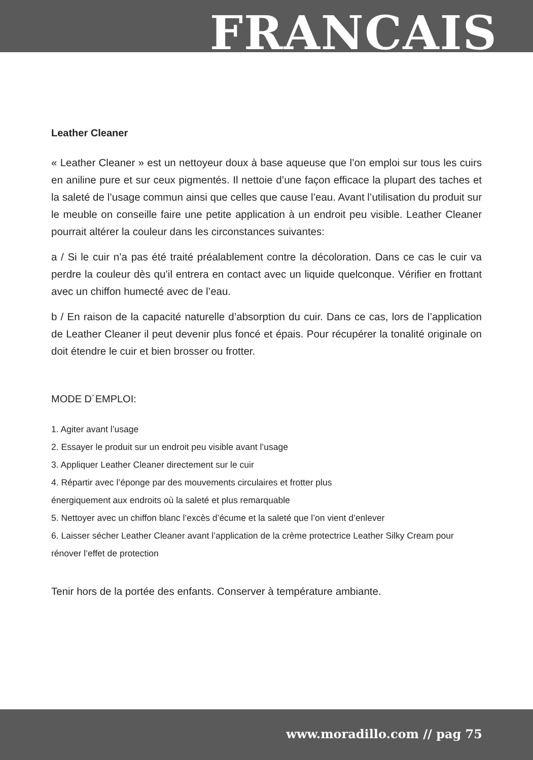FRANCAIS
Leather Cleaner
« Leather Cleaner » est un nettoyeur doux à base aqueuse que l’on emploi sur tous les cuirs en aniline pure et sur ceux pigmentés. Il nettoie d’une façon efficace la plupart des taches et la saleté de l’usage commun ainsi que celles que cause l’eau. Avant l’utilisation du produit sur le meuble on conseille faire une petite application à un endroit peu visible. Leather Cleaner pourrait altérer la couleur dans les circonstances suivantes:
a / Si le cuir n’a pas été traité préalablement contre la décoloration. Dans ce cas le cuir va perdre la couleur dès qu’il entrera en contact avec un liquide quelconque. Vérifier en frottant avec un chiffon humecté avec de l’eau.
b / En raison de la capacité naturelle d’absorption du cuir. Dans ce cas, lors de l’application de Leather Cleaner il peut devenir plus foncé et épais. Pour récupérer la tonalité originale on doit étendre le cuir et bien brosser ou frotter.
MODE D´EMPLOI:
1. Agiter avant l’usage
2. Essayer le produit sur un endroit peu visible avant l’usage
3. Appliquer Leather Cleaner directement sur le cuir
4. Répartir avec l’éponge par des mouvements circulaires et frotter plus
énergiquement aux endroits où la saleté et plus remarquable
5. Nettoyer avec un chiffon blanc l’excès d’écume et la saleté que l’on vient d’enlever
6. Laisser sécher Leather Cleaner avant l’application de la crème protectrice Leather Silky Cream pour rénover l’effet de protection
Tenir hors de la portée des enfants. Conserver à température ambiante.
www.moradillo.com // pag 75